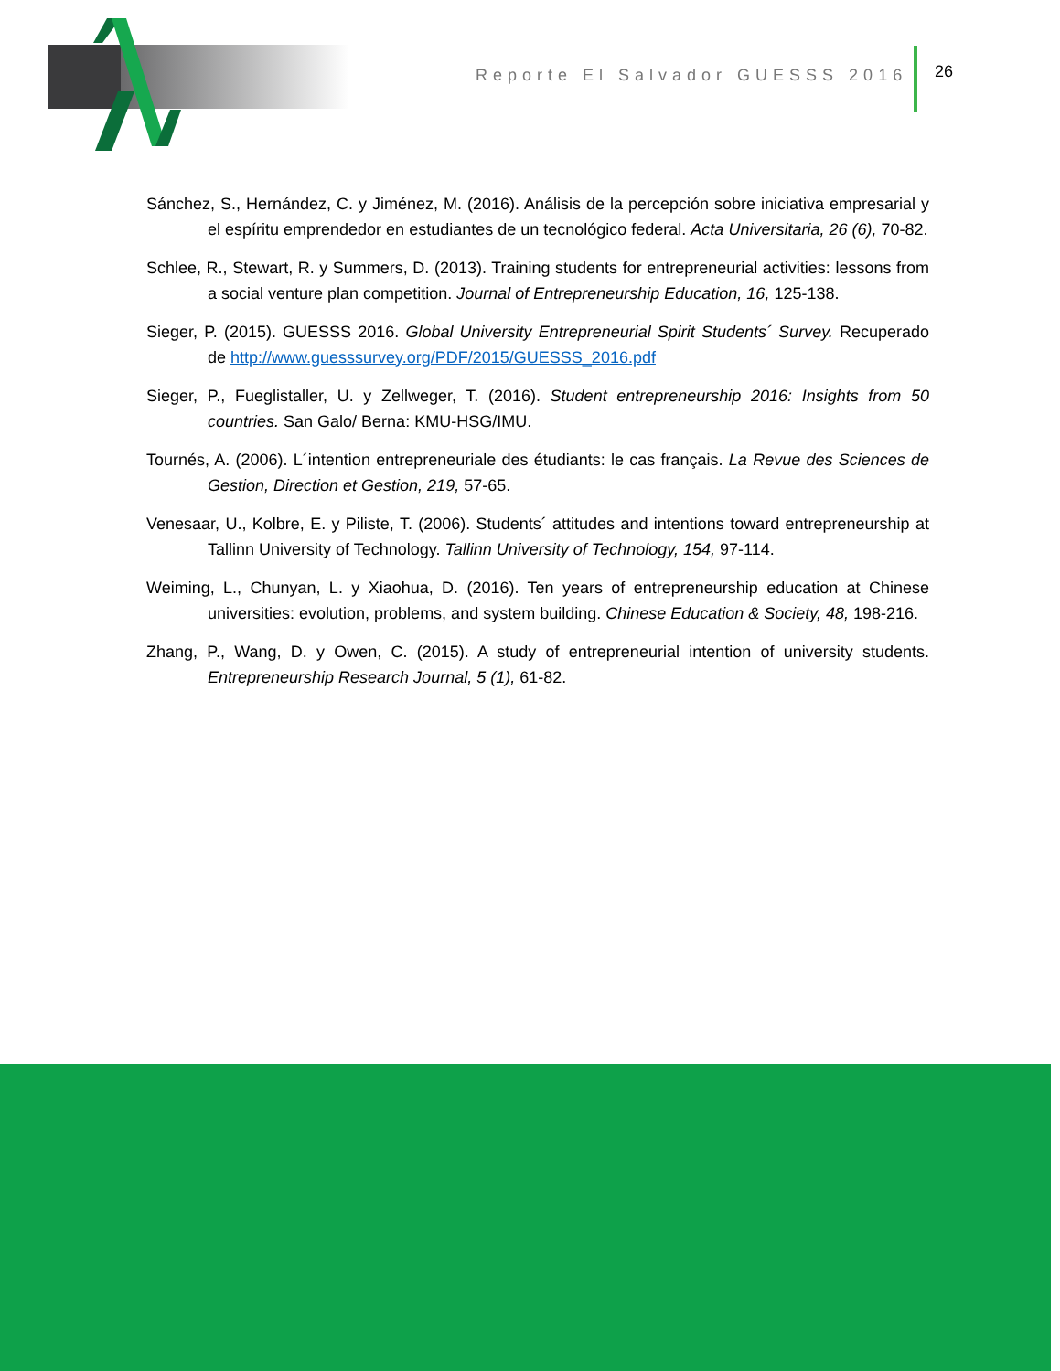Reporte El Salvador GUESSS 2016
26
Sánchez, S., Hernández, C. y Jiménez, M. (2016). Análisis de la percepción sobre iniciativa empresarial y el espíritu emprendedor en estudiantes de un tecnológico federal. Acta Universitaria, 26 (6), 70-82.
Schlee, R., Stewart, R. y Summers, D. (2013). Training students for entrepreneurial activities: lessons from a social venture plan competition. Journal of Entrepreneurship Education, 16, 125-138.
Sieger, P. (2015). GUESSS 2016. Global University Entrepreneurial Spirit Students´ Survey. Recuperado de http://www.guesssurvey.org/PDF/2015/GUESSS_2016.pdf
Sieger, P., Fueglistaller, U. y Zellweger, T. (2016). Student entrepreneurship 2016: Insights from 50 countries. San Galo/ Berna: KMU-HSG/IMU.
Tournés, A. (2006). L´intention entrepreneuriale des étudiants: le cas français. La Revue des Sciences de Gestion, Direction et Gestion, 219, 57-65.
Venesaar, U., Kolbre, E. y Piliste, T. (2006). Students´ attitudes and intentions toward entrepreneurship at Tallinn University of Technology. Tallinn University of Technology, 154, 97-114.
Weiming, L., Chunyan, L. y Xiaohua, D. (2016). Ten years of entrepreneurship education at Chinese universities: evolution, problems, and system building. Chinese Education & Society, 48, 198-216.
Zhang, P., Wang, D. y Owen, C. (2015). A study of entrepreneurial intention of university students. Entrepreneurship Research Journal, 5 (1), 61-82.